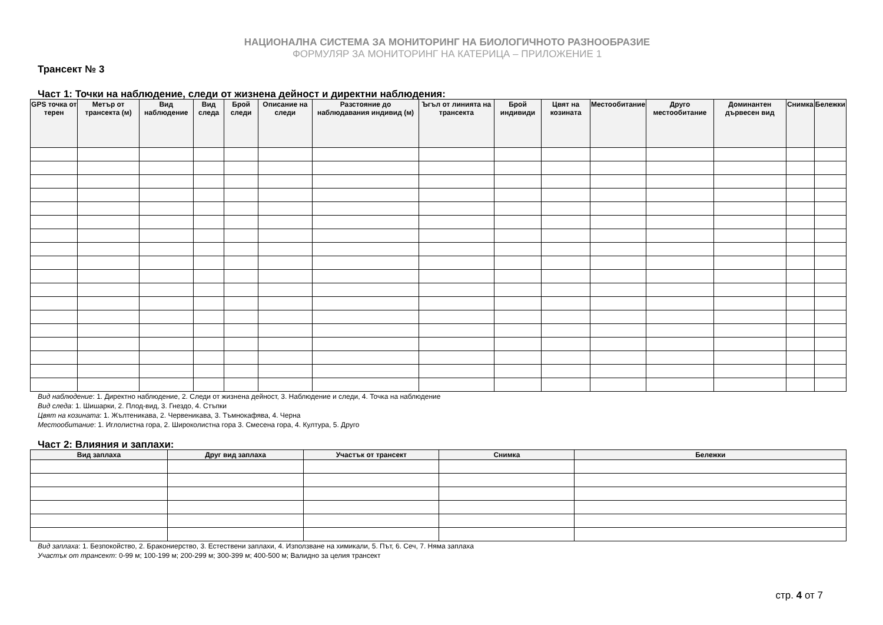НАЦИОНАЛНА СИСТЕМА ЗА МОНИТОРИНГ НА БИОЛОГИЧНОТО РАЗНООБРАЗИЕ
ФОРМУЛЯР ЗА МОНИТОРИНГ НА КАТЕРИЦА – ПРИЛОЖЕНИЕ 1
Трансект № 3
Част 1: Точки на наблюдение, следи от жизнена дейност и директни наблюдения:
| GPS точка от терен | Метър от трансекта (м) | Вид наблюдение | Вид следа | Брой следи | Описание на следи | Разстояние до наблюдавания индивид (м) | Ъгъл от линията на трансекта | Брой индивиди | Цвят на козината | Местообитание | Друго местообитание | Доминантен дървесен вид | Снимка | Бележки |
| --- | --- | --- | --- | --- | --- | --- | --- | --- | --- | --- | --- | --- | --- | --- |
Вид наблюдение: 1. Директно наблюдение, 2. Следи от жизнена дейност, 3. Наблюдение и следи, 4. Точка на наблюдение
Вид следа: 1. Шишарки, 2. Плод-вид, 3. Гнездо, 4. Стъпки
Цвят на козината: 1. Жълтеникава, 2. Червеникава, 3. Тъмнокафява, 4. Черна
Местообитание: 1. Иглолистна гора, 2. Широколистна гора 3. Смесена гора, 4. Култура, 5. Друго
Част 2: Влияния и заплахи:
| Вид заплаха | Друг вид заплаха | Участък от трансект | Снимка | Бележки |
| --- | --- | --- | --- | --- |
Вид заплаха: 1. Безпокойство, 2. Бракониерство, 3. Естествени заплахи, 4. Използване на химикали, 5. Път, 6. Сеч, 7. Няма заплаха
Участък от трансект: 0-99 м; 100-199 м; 200-299 м; 300-399 м; 400-500 м; Валидно за целия трансект
стр. 4 от 7